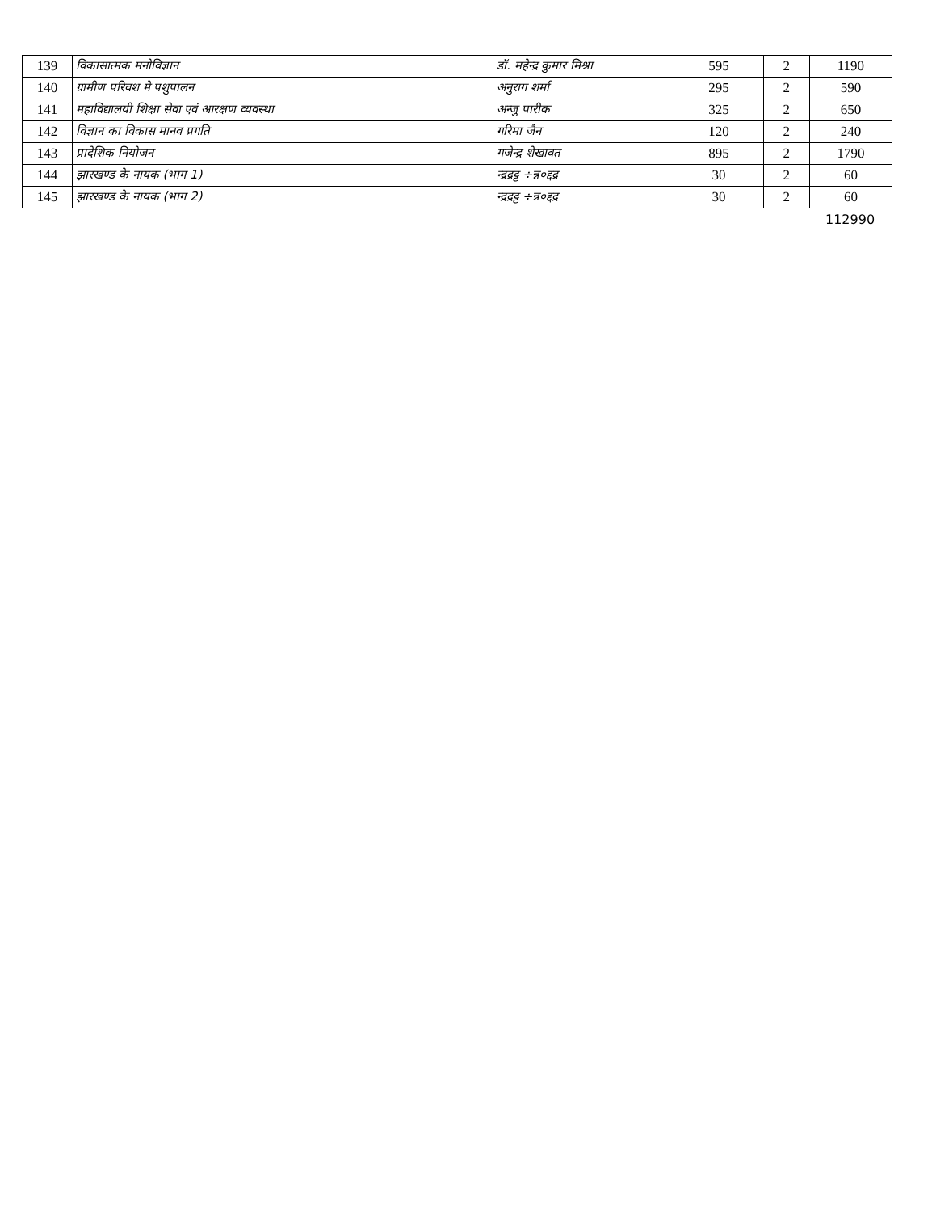| 139 | विकासात्मक मनोविज्ञान | डॉ. महेन्द्र कुमार मिश्रा | 595 | 2 | 1190 |
| 140 | ग्रामीण परिवश मे पशुपालन | अनुराग शर्मा | 295 | 2 | 590 |
| 141 | महाविद्यालयी शिक्षा सेवा एवं आरक्षण व्यवस्था | अन्जु पारीक | 325 | 2 | 650 |
| 142 | विज्ञान का विकास मानव प्रगति | गरिमा जैन | 120 | 2 | 240 |
| 143 | प्रादेशिक नियोजन | गजेन्द्र शेखावत | 895 | 2 | 1790 |
| 144 | झारखण्ड के नायक (भाग 1) | न्द्रद्रट्ट ÷न्न०द्दद्र | 30 | 2 | 60 |
| 145 | झारखण्ड के नायक (भाग 2) | न्द्रद्रट्ट ÷न्न०द्दद्र | 30 | 2 | 60 |
112990